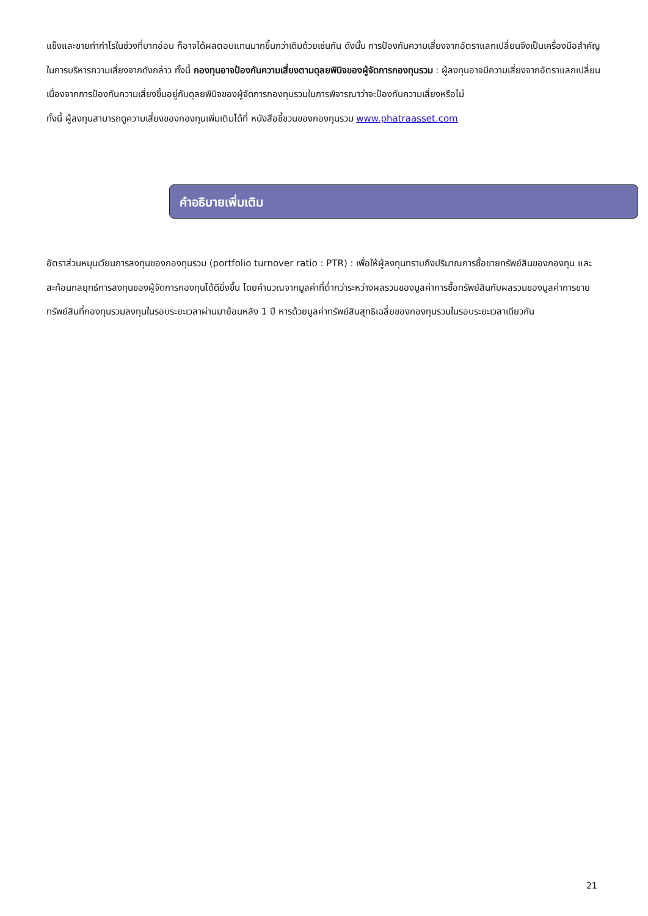แข็งและขายทำกำไรในช่วงที่บาทอ่อน ก็อาจได้ผลตอบแทนมากขึ้นกว่าเดิมด้วยเช่นกัน ดังนั้น การป้องกันความเสี่ยงจากอัตราแลกเปลี่ยนจึงเป็นเครื่องมือสำคัญในการบริหารความเสี่ยงจากดังกล่าว ทั้งนี้ กองทุนอาจป้องกันความเสี่ยงตามดุลยพินิจของผู้จัดการกองทุนรวม : ผู้ลงทุนอาจมีความเสี่ยงจากอัตราแลกเปลี่ยน เนื่องจากการป้องกันความเสี่ยงขึ้นอยู่กับดุลยพินิจของผู้จัดการกองทุนรวมในการพิจารณาว่าจะป้องกันความเสี่ยงหรือไม่
ทั้งนี้ ผู้ลงทุนสามารถดูความเสี่ยงของกองทุนเพิ่มเติมได้ที่ หนังสือชี้ชวนของกองทุนรวม www.phatraasset.com
คำอธิบายเพิ่มเติม
อัตราส่วนหมุนเวียนการลงทุนของกองทุนรวม (portfolio turnover ratio : PTR) : เพื่อให้ผู้ลงทุนทราบถึงปริมาณการซื้อขายทรัพย์สินของกองทุน และสะท้อนกลยุทธ์การลงทุนของผู้จัดการกองทุนได้ดียิ่งขึ้น โดยคำนวณจากมูลค่าที่ต่ำกว่าระหว่างผลรวมของมูลค่าการซื้อทรัพย์สินกับผลรวมของมูลค่าการขายทรัพย์สินที่กองทุนรวมลงทุนในรอบระยะเวลาผ่านมาย้อนหลัง 1 ปี หารด้วยมูลค่าทรัพย์สินสุทธิเฉลี่ยของกองทุนรวมในรอบระยะเวลาเดียวกัน
21